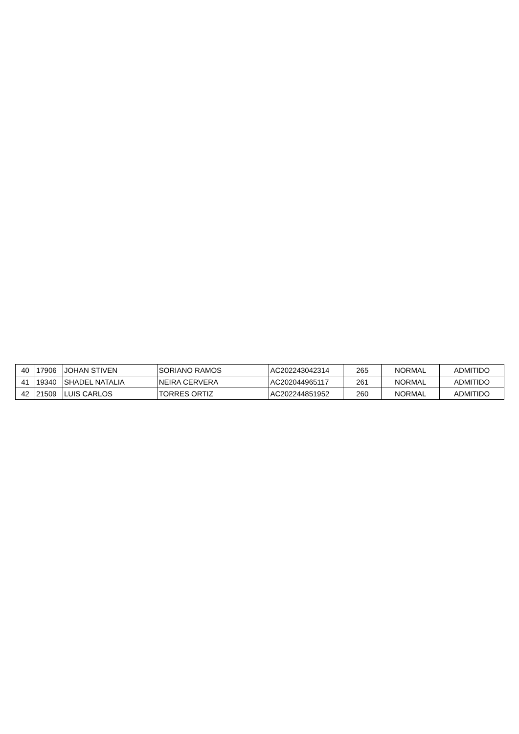| 40 | 17906 | JOHAN STIVEN | SORIANO RAMOS | AC202243042314 | 265 | NORMAL | ADMITIDO |
| 41 | 19340 | SHADEL NATALIA | NEIRA CERVERA | AC202044965117 | 261 | NORMAL | ADMITIDO |
| 42 | 21509 | LUIS CARLOS | TORRES ORTIZ | AC202244851952 | 260 | NORMAL | ADMITIDO |